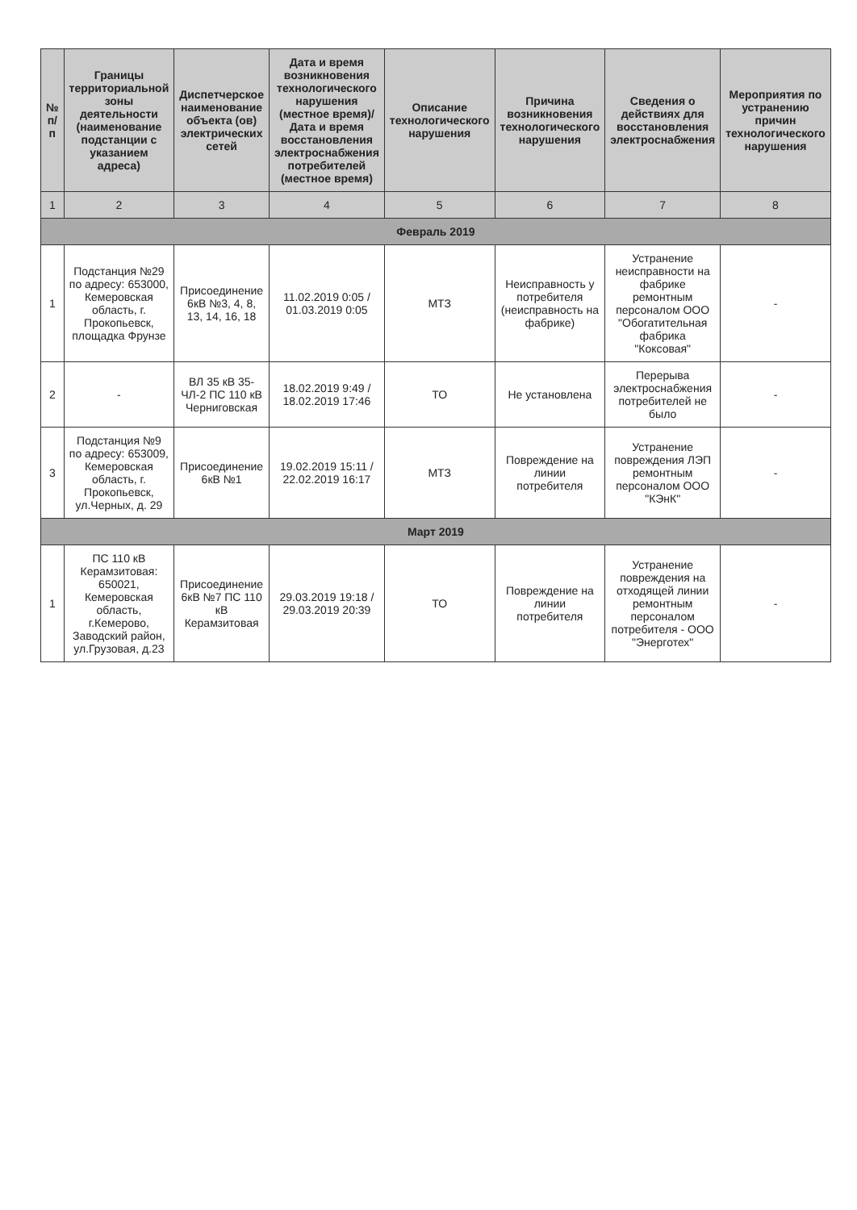| № п/п | Границы территориальной зоны деятельности (наименование подстанции с указанием адреса) | Диспетчерское наименование объекта (ов) электрических сетей | Дата и время возникновения технологического нарушения (местное время)/Дата и время восстановления электроснабжения потребителей (местное время) | Описание технологического нарушения | Причина возникновения технологического нарушения | Сведения о действиях для восстановления электроснабжения | Мероприятия по устранению причин технологического нарушения |
| --- | --- | --- | --- | --- | --- | --- | --- |
| 1 | 2 | 3 | 4 | 5 | 6 | 7 | 8 |
| Февраль 2019 | | | | | | | |
| 1 | Подстанция №29 по адресу: 653000, Кемеровская область, г. Прокопьевск, площадка Фрунзе | Присоединение 6кВ №3, 4, 8, 13, 14, 16, 18 | 11.02.2019 0:05 / 01.03.2019 0:05 | МТЗ | Неисправность у потребителя (неисправность на фабрике) | Устранение неисправности на фабрике ремонтным персоналом ООО "Обогатительная фабрика "Коксовая" | - |
| 2 | - | ВЛ 35 кВ 35-ЧЛ-2 ПС 110 кВ Черниговская | 18.02.2019 9:49 / 18.02.2019 17:46 | ТО | Не установлена | Перерыва электроснабжения потребителей не было | - |
| 3 | Подстанция №9 по адресу: 653009, Кемеровская область, г. Прокопьевск, ул.Черных, д. 29 | Присоединение 6кВ №1 | 19.02.2019 15:11 / 22.02.2019 16:17 | МТЗ | Повреждение на линии потребителя | Устранение повреждения ЛЭП ремонтным персоналом ООО "КЭнК" | - |
| Март 2019 | | | | | | | |
| 1 | ПС 110 кВ Керамзитовая: 650021, Кемеровская область, г.Кемерово, Заводский район, ул.Грузовая, д.23 | Присоединение 6кВ №7 ПС 110 кВ Керамзитовая | 29.03.2019 19:18 / 29.03.2019 20:39 | ТО | Повреждение на линии потребителя | Устранение повреждения на отходящей линии ремонтным персоналом потребителя - ООО "Энерготех" | - |